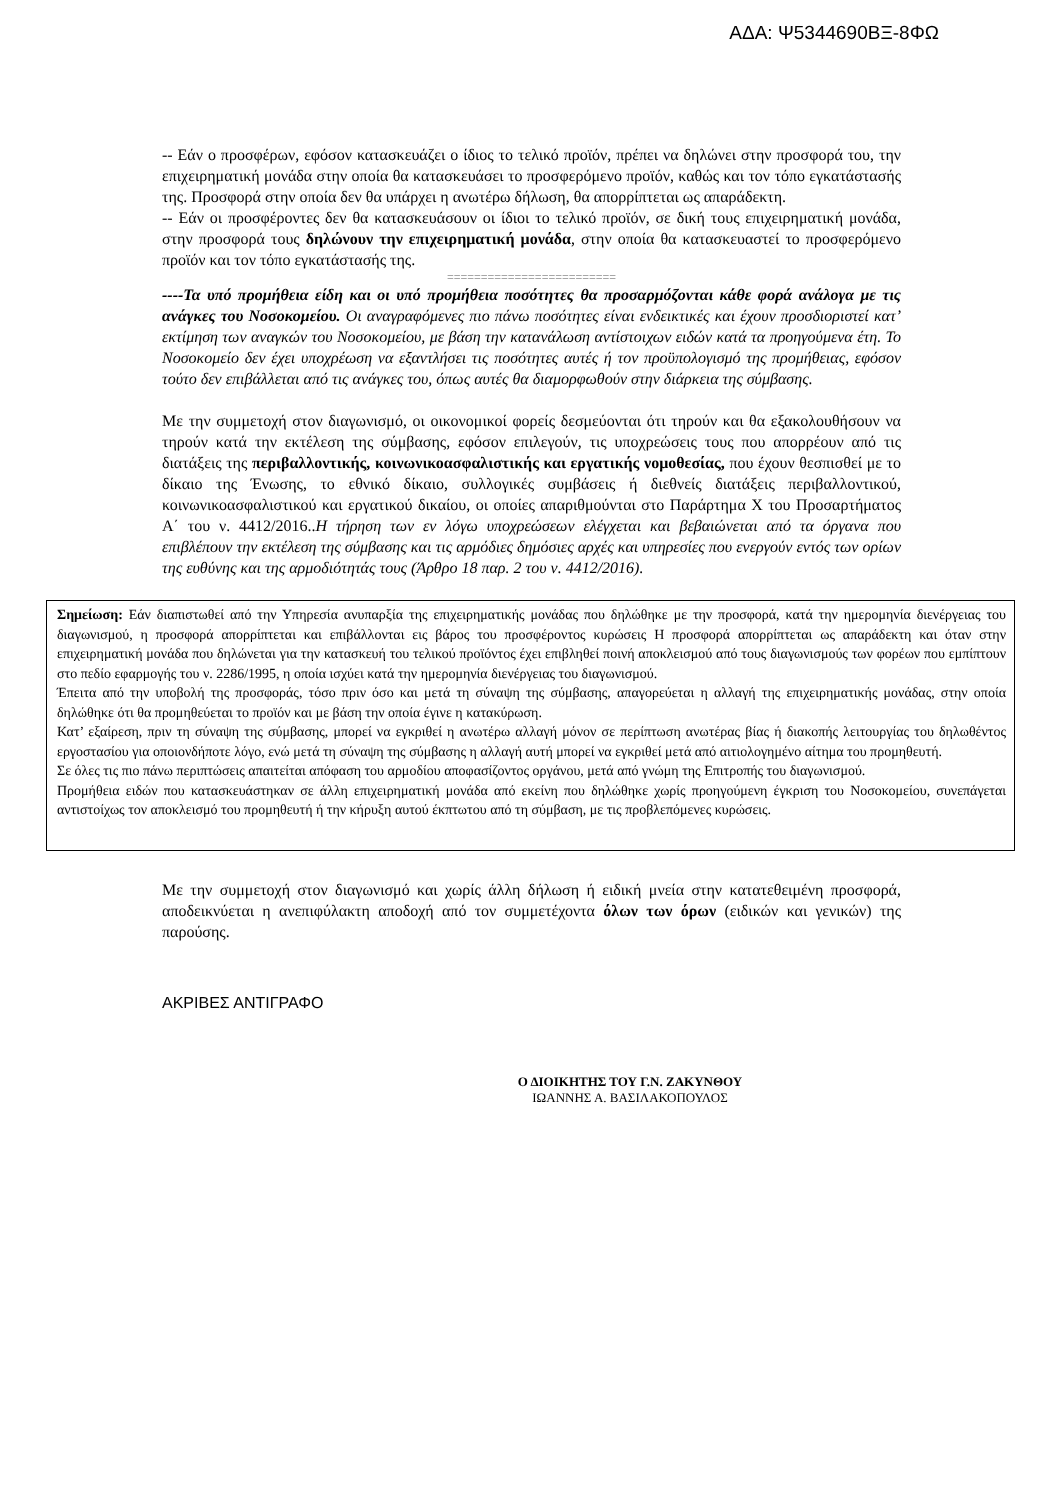ΑΔΑ: Ψ5344690ΒΞ-8ΦΩ
-- Εάν ο προσφέρων, εφόσον κατασκευάζει ο ίδιος το τελικό προϊόν, πρέπει να δηλώνει στην προσφορά του, την επιχειρηματική μονάδα στην οποία θα κατασκευάσει το προσφερόμενο προϊόν, καθώς και τον τόπο εγκατάστασής της. Προσφορά στην οποία δεν θα υπάρχει η ανωτέρω δήλωση, θα απορρίπτεται ως απαράδεκτη.
-- Εάν οι προσφέροντες δεν θα κατασκευάσουν οι ίδιοι το τελικό προϊόν, σε δική τους επιχειρηματική μονάδα, στην προσφορά τους δηλώνουν την επιχειρηματική μονάδα, στην οποία θα κατασκευαστεί το προσφερόμενο προϊόν και τον τόπο εγκατάστασής της.
=========================
----Τα υπό προμήθεια είδη και οι υπό προμήθεια ποσότητες θα προσαρμόζονται κάθε φορά ανάλογα με τις ανάγκες του Νοσοκομείου. Οι αναγραφόμενες πιο πάνω ποσότητες είναι ενδεικτικές και έχουν προσδιοριστεί κατ’ εκτίμηση των αναγκών του Νοσοκομείου, με βάση την κατανάλωση αντίστοιχων ειδών κατά τα προηγούμενα έτη. Το Νοσοκομείο δεν έχει υποχρέωση να εξαντλήσει τις ποσότητες αυτές ή τον προϋπολογισμό της προμήθειας, εφόσον τούτο δεν επιβάλλεται από τις ανάγκες του, όπως αυτές θα διαμορφωθούν στην διάρκεια της σύμβασης.
Με την συμμετοχή στον διαγωνισμό, οι οικονομικοί φορείς δεσμεύονται ότι τηρούν και θα εξακολουθήσουν να τηρούν κατά την εκτέλεση της σύμβασης, εφόσον επιλεγούν, τις υποχρεώσεις τους που απορρέουν από τις διατάξεις της περιβαλλοντικής, κοινωνικοασφαλιστικής και εργατικής νομοθεσίας, που έχουν θεσπισθεί με το δίκαιο της Ένωσης, το εθνικό δίκαιο, συλλογικές συμβάσεις ή διεθνείς διατάξεις περιβαλλοντικού, κοινωνικοασφαλιστικού και εργατικού δικαίου, οι οποίες απαριθμούνται στο Παράρτημα Χ του Προσαρτήματος Α΄ του ν. 4412/2016..Η τήρηση των εν λόγω υποχρεώσεων ελέγχεται και βεβαιώνεται από τα όργανα που επιβλέπουν την εκτέλεση της σύμβασης και τις αρμόδιες δημόσιες αρχές και υπηρεσίες που ενεργούν εντός των ορίων της ευθύνης και της αρμοδιότητάς τους (Άρθρο 18 παρ. 2 του ν. 4412/2016).
Σημείωση: Εάν διαπιστωθεί από την Υπηρεσία ανυπαρξία της επιχειρηματικής μονάδας που δηλώθηκε με την προσφορά, κατά την ημερομηνία διενέργειας του διαγωνισμού, η προσφορά απορρίπτεται και επιβάλλονται εις βάρος του προσφέροντος κυρώσεις Η προσφορά απορρίπτεται ως απαράδεκτη και όταν στην επιχειρηματική μονάδα που δηλώνεται για την κατασκευή του τελικού προϊόντος έχει επιβληθεί ποινή αποκλεισμού από τους διαγωνισμούς των φορέων που εμπίπτουν στο πεδίο εφαρμογής του ν. 2286/1995, η οποία ισχύει κατά την ημερομηνία διενέργειας του διαγωνισμού.
Έπειτα από την υποβολή της προσφοράς, τόσο πριν όσο και μετά τη σύναψη της σύμβασης, απαγορεύεται η αλλαγή της επιχειρηματικής μονάδας, στην οποία δηλώθηκε ότι θα προμηθεύεται το προϊόν και με βάση την οποία έγινε η κατακύρωση.
Κατ’ εξαίρεση, πριν τη σύναψη της σύμβασης, μπορεί να εγκριθεί η ανωτέρω αλλαγή μόνον σε περίπτωση ανωτέρας βίας ή διακοπής λειτουργίας του δηλωθέντος εργοστασίου για οποιονδήποτε λόγο, ενώ μετά τη σύναψη της σύμβασης η αλλαγή αυτή μπορεί να εγκριθεί μετά από αιτιολογημένο αίτημα του προμηθευτή.
Σε όλες τις πιο πάνω περιπτώσεις απαιτείται απόφαση του αρμοδίου αποφασίζοντος οργάνου, μετά από γνώμη της Επιτροπής του διαγωνισμού.
Προμήθεια ειδών που κατασκευάστηκαν σε άλλη επιχειρηματική μονάδα από εκείνη που δηλώθηκε χωρίς προηγούμενη έγκριση του Νοσοκομείου, συνεπάγεται αντιστοίχως τον αποκλεισμό του προμηθευτή ή την κήρυξη αυτού έκπτωτου από τη σύμβαση, με τις προβλεπόμενες κυρώσεις.
Με την συμμετοχή στον διαγωνισμό και χωρίς άλλη δήλωση ή ειδική μνεία στην κατατεθειμένη προσφορά, αποδεικνύεται η ανεπιφύλακτη αποδοχή από τον συμμετέχοντα όλων των όρων (ειδικών και γενικών) της παρούσης.
ΑΚΡΙΒΕΣ ΑΝΤΙΓΡΑΦΟ
Ο ΔΙΟΙΚΗΤΗΣ ΤΟΥ Γ.Ν. ΖΑΚΥΝΘΟΥ
ΙΩΑΝΝΗΣ Α. ΒΑΣΙΛΑΚΟΠΟΥΛΟΣ